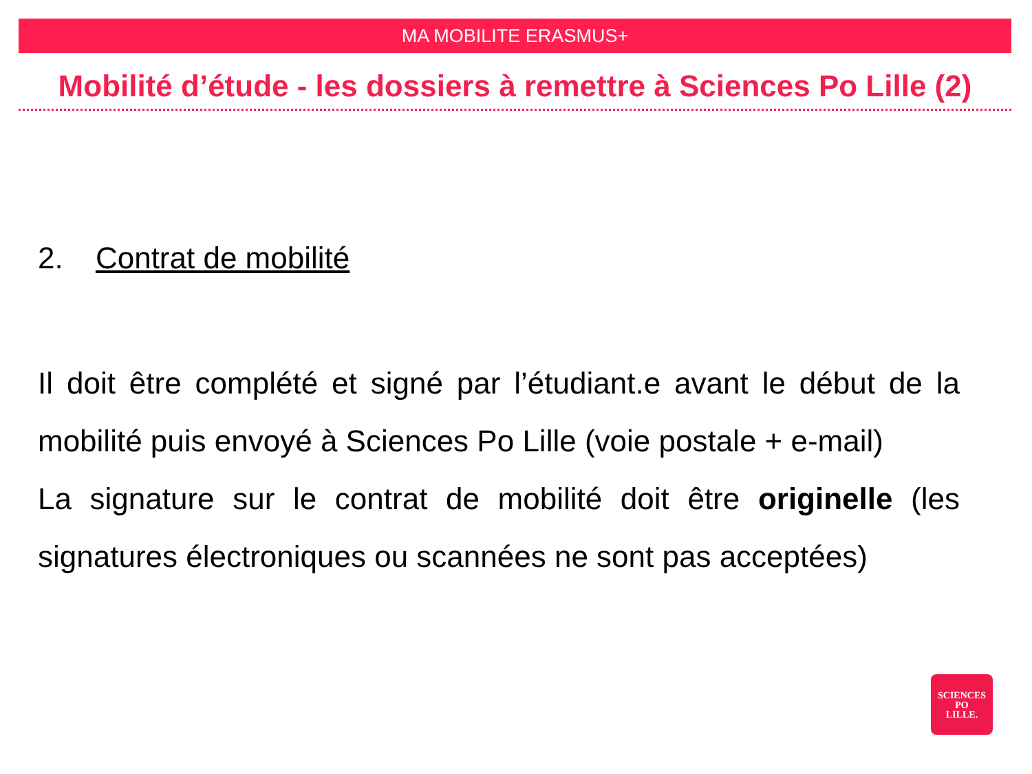MA MOBILITE ERASMUS+
Mobilité d’étude - les dossiers à remettre à Sciences Po Lille (2)
2. Contrat de mobilité
Il doit être complété et signé par l’étudiant.e avant le début de la mobilité puis envoyé à Sciences Po Lille (voie postale + e-mail)
La signature sur le contrat de mobilité doit être originelle (les signatures électroniques ou scannées ne sont pas acceptées)
SCIENCES
PO
LILLE.